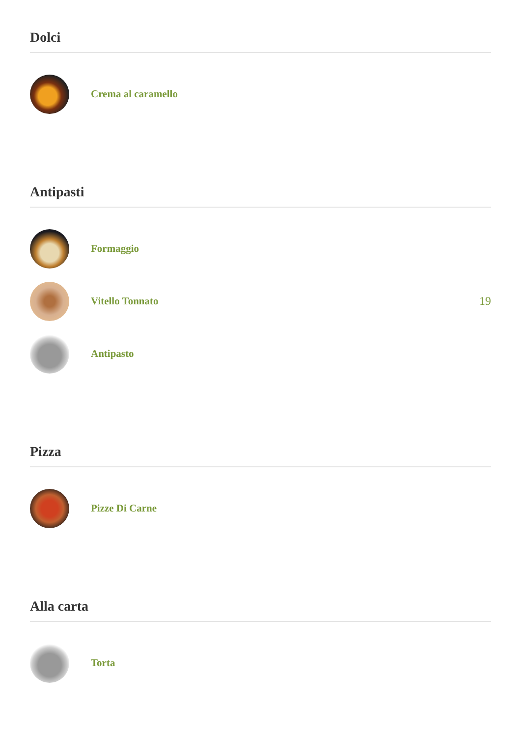Dolci
Crema al caramello
Antipasti
Formaggio
Vitello Tonnato 19
Antipasto
Pizza
Pizze Di Carne
Alla carta
Torta